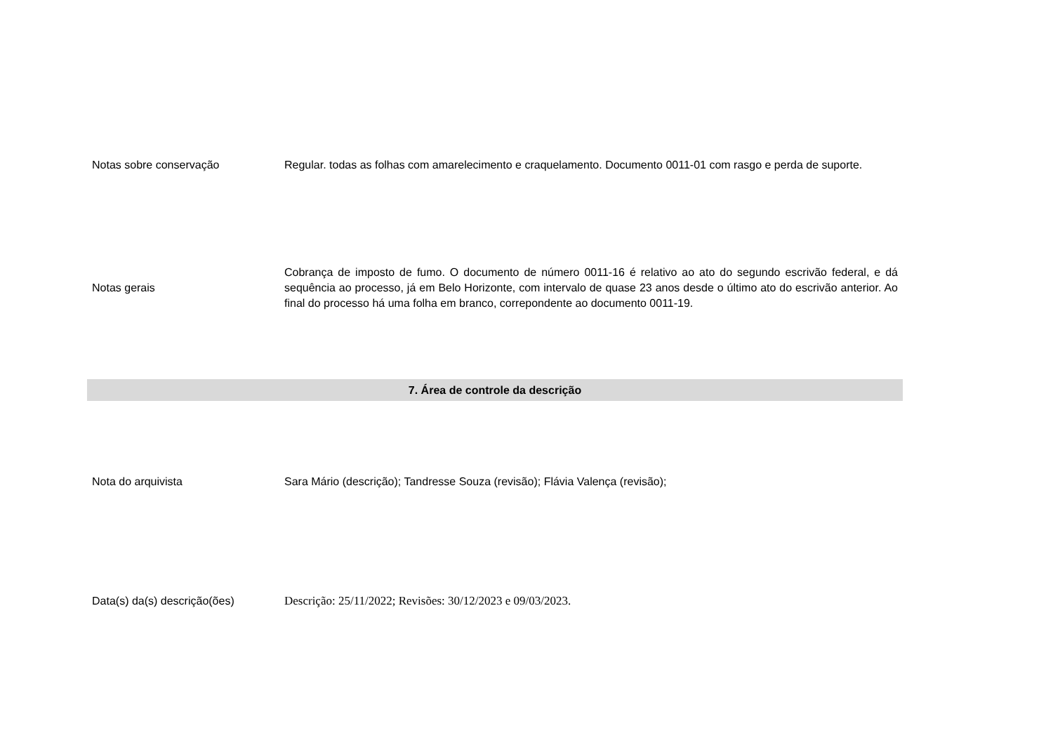| Notas sobre conservação | Regular. todas as folhas com amarelecimento e craquelamento. Documento 0011-01 com rasgo e perda de suporte. |
| Notas gerais | Cobrança de imposto de fumo. O documento de número 0011-16 é relativo ao ato do segundo escrivão federal, e dá sequência ao processo, já em Belo Horizonte, com intervalo de quase 23 anos desde o último ato do escrivão anterior. Ao final do processo há uma folha em branco, correpondente ao documento 0011-19. |
| 7. Área de controle da descrição | |
| Nota do arquivista | Sara Mário (descrição); Tandresse Souza (revisão); Flávia Valença (revisão); |
| Data(s) da(s) descrição(ões) | Descrição: 25/11/2022; Revisões: 30/12/2023 e 09/03/2023. |